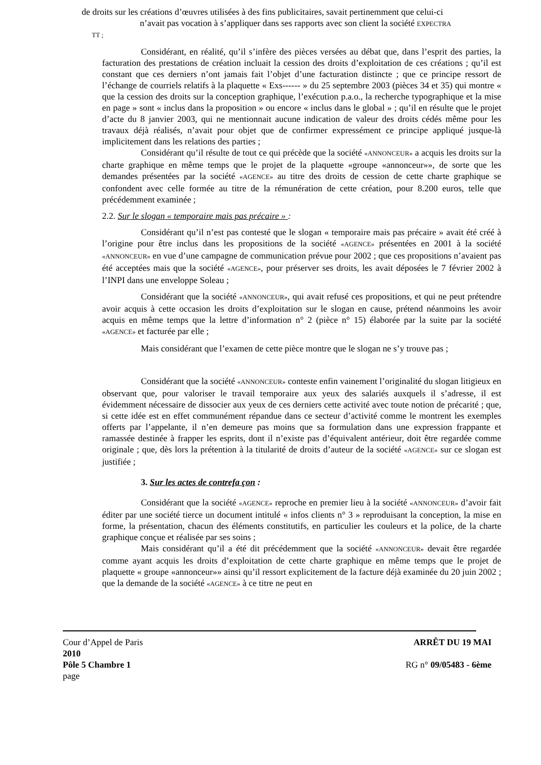de droits sur les créations d’œuvres utilisées à des fins publicitaires, savait pertinemment que celui-ci
n’avait pas vocation à s’appliquer dans ses rapports avec son client la société EXPECTRA
TT ;
Considérant, en réalité, qu’il s’infère des pièces versées au débat que, dans l’esprit des parties, la facturation des prestations de création incluait la cession des droits d’exploitation de ces créations ; qu’il est constant que ces derniers n’ont jamais fait l’objet d’une facturation distincte ; que ce principe ressort de l’échange de courriels relatifs à la plaquette « Exs------ » du 25 septembre 2003 (pièces 34 et 35) qui montre « que la cession des droits sur la conception graphique, l’exécution p.a.o., la recherche typographique et la mise en page » sont « inclus dans la proposition » ou encore « inclus dans le global » ; qu’il en résulte que le projet d’acte du 8 janvier 2003, qui ne mentionnait aucune indication de valeur des droits cédés même pour les travaux déjà réalisés, n’avait pour objet que de confirmer expressément ce principe appliqué jusque-là implicitement dans les relations des parties ;
Considérant qu’il résulte de tout ce qui précède que la société «ANNONCEUR» a acquis les droits sur la charte graphique en même temps que le projet de la plaquette «groupe «annonceur»», de sorte que les demandes présentées par la société «AGENCE» au titre des droits de cession de cette charte graphique se confondent avec celle formée au titre de la rémunération de cette création, pour 8.200 euros, telle que précédemment examinée ;
2.2. Sur le slogan « temporaire mais pas précaire » :
Considérant qu’il n’est pas contesté que le slogan « temporaire mais pas précaire » avait été créé à l’origine pour être inclus dans les propositions de la société «AGENCE» présentées en 2001 à la société «ANNONCEUR» en vue d’une campagne de communication prévue pour 2002 ; que ces propositions n’avaient pas été acceptées mais que la société «AGENCE», pour préserver ses droits, les avait déposées le 7 février 2002 à l’INPI dans une enveloppe Soleau ;
Considérant que la société «ANNONCEUR», qui avait refusé ces propositions, et qui ne peut prétendre avoir acquis à cette occasion les droits d’exploitation sur le slogan en cause, prétend néanmoins les avoir acquis en même temps que la lettre d’information n° 2 (pièce n° 15) élaborée par la suite par la société «AGENCE» et facturée par elle ;
Mais considérant que l’examen de cette pièce montre que le slogan ne s’y trouve pas ;
Considérant que la société «ANNONCEUR» conteste enfin vainement l’originalité du slogan litigieux en observant que, pour valoriser le travail temporaire aux yeux des salariés auxquels il s’adresse, il est évidemment nécessaire de dissocier aux yeux de ces derniers cette activité avec toute notion de précarité ; que, si cette idée est en effet communément répandue dans ce secteur d’activité comme le montrent les exemples offerts par l’appelante, il n’en demeure pas moins que sa formulation dans une expression frappante et ramassée destinée à frapper les esprits, dont il n’existe pas d’équivalent antérieur, doit être regardée comme originale ; que, dès lors la prétention à la titularité de droits d’auteur de la société «AGENCE» sur ce slogan est justifiée ;
3. Sur les actes de contrefa çon :
Considérant que la société «AGENCE» reproche en premier lieu à la société «ANNONCEUR» d’avoir fait éditer par une société tierce un document intitulé « infos clients n° 3 » reproduisant la conception, la mise en forme, la présentation, chacun des éléments constitutifs, en particulier les couleurs et la police, de la charte graphique conçue et réalisée par ses soins ;
Mais considérant qu’il a été dit précédemment que la société «ANNONCEUR» devait être regardée comme ayant acquis les droits d’exploitation de cette charte graphique en même temps que le projet de plaquette « groupe «annonceur»» ainsi qu’il ressort explicitement de la facture déjà examinée du 20 juin 2002 ; que la demande de la société «AGENCE» à ce titre ne peut en
Cour d’Appel de Paris ARRÊT DU 19 MAI
2010
Pôle 5 Chambre 1 RG n° 09/05483 - 6ème
page